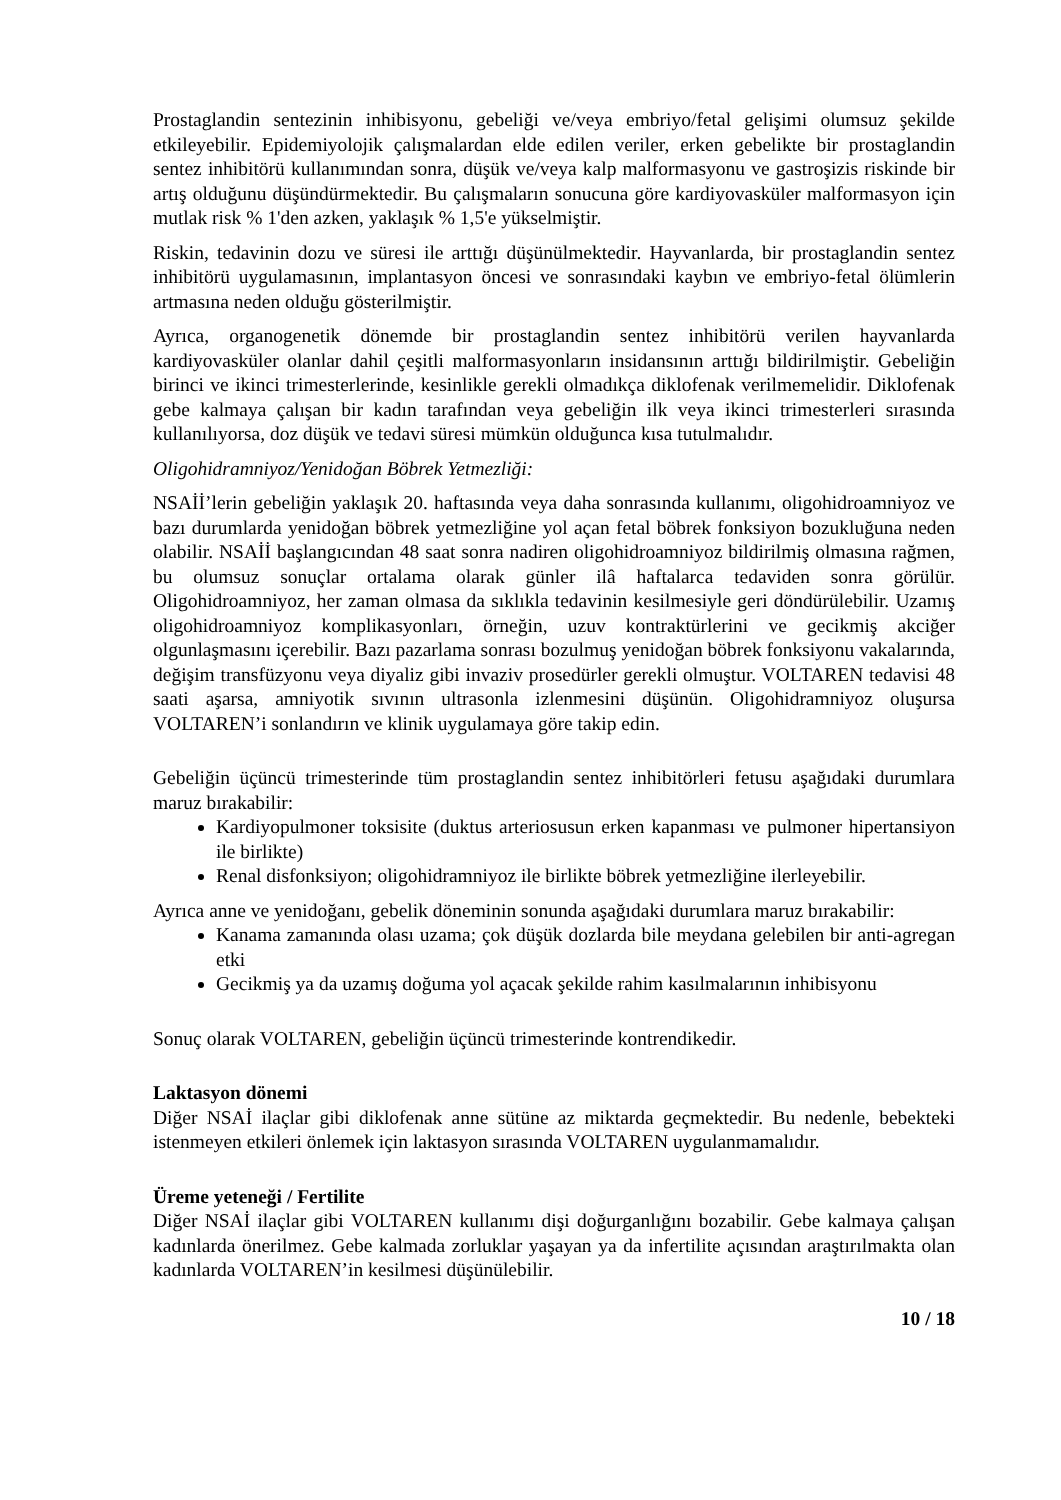Prostaglandin sentezinin inhibisyonu, gebeliği ve/veya embriyo/fetal gelişimi olumsuz şekilde etkileyebilir. Epidemiyolojik çalışmalardan elde edilen veriler, erken gebelikte bir prostaglandin sentez inhibitörü kullanımından sonra, düşük ve/veya kalp malformasyonu ve gastroşizis riskinde bir artış olduğunu düşündürmektedir. Bu çalışmaların sonucuna göre kardiyovasküler malformasyon için mutlak risk % 1'den azken, yaklaşık % 1,5'e yükselmiştir.
Riskin, tedavinin dozu ve süresi ile arttığı düşünülmektedir. Hayvanlarda, bir prostaglandin sentez inhibitörü uygulamasının, implantasyon öncesi ve sonrasındaki kaybın ve embriyo-fetal ölümlerin artmasına neden olduğu gösterilmiştir.
Ayrıca, organogenetik dönemde bir prostaglandin sentez inhibitörü verilen hayvanlarda kardiyovasküler olanlar dahil çeşitli malformasyonların insidansının arttığı bildirilmiştir. Gebeliğin birinci ve ikinci trimesterlerinde, kesinlikle gerekli olmadıkça diklofenak verilmemelidir. Diklofenak gebe kalmaya çalışan bir kadın tarafından veya gebeliğin ilk veya ikinci trimesterleri sırasında kullanılıyorsa, doz düşük ve tedavi süresi mümkün olduğunca kısa tutulmalıdır.
Oligohidramniyoz/Yenidoğan Böbrek Yetmezliği:
NSAİİ’lerin gebeliğin yaklaşık 20. haftasında veya daha sonrasında kullanımı, oligohidroamniyoz ve bazı durumlarda yenidoğan böbrek yetmezliğine yol açan fetal böbrek fonksiyon bozukluğuna neden olabilir. NSAİİ başlangıcından 48 saat sonra nadiren oligohidroamniyoz bildirilmiş olmasına rağmen, bu olumsuz sonuçlar ortalama olarak günler ilâ haftalarca tedaviden sonra görülür. Oligohidroamniyoz, her zaman olmasa da sıklıkla tedavinin kesilmesiyle geri döndürülebilir. Uzamış oligohidroamniyoz komplikasyonları, örneğin, uzuv kontraktürlerini ve gecikmiş akciğer olgunlaşmasını içerebilir. Bazı pazarlama sonrası bozulmuş yenidoğan böbrek fonksiyonu vakalarında, değişim transfüzyonu veya diyaliz gibi invaziv prosedürler gerekli olmuştur. VOLTAREN tedavisi 48 saati aşarsa, amniyotik sıvının ultrasonla izlenmesini düşünün. Oligohidramniyoz oluşursa VOLTAREN’i sonlandırın ve klinik uygulamaya göre takip edin.
Gebeliğin üçüncü trimesterinde tüm prostaglandin sentez inhibitörleri fetusu aşağıdaki durumlara maruz bırakabilir:
Kardiyopulmoner toksisite (duktus arteriosusun erken kapanması ve pulmoner hipertansiyon ile birlikte)
Renal disfonksiyon; oligohidramniyoz ile birlikte böbrek yetmezliğine ilerleyebilir.
Ayrıca anne ve yenidoğanı, gebelik döneminin sonunda aşağıdaki durumlara maruz bırakabilir:
Kanama zamanında olası uzama; çok düşük dozlarda bile meydana gelebilen bir anti-agregan etki
Gecikmiş ya da uzamış doğuma yol açacak şekilde rahim kasılmalarının inhibisyonu
Sonuç olarak VOLTAREN, gebeliğin üçüncü trimesterinde kontrendikedir.
Laktasyon dönemi
Diğer NSAİ ilaçlar gibi diklofenak anne sütüne az miktarda geçmektedir. Bu nedenle, bebekteki istenmeyen etkileri önlemek için laktasyon sırasında VOLTAREN uygulanmamalıdır.
Üreme yeteneği / Fertilite
Diğer NSAİ ilaçlar gibi VOLTAREN kullanımı dişi doğurganlığını bozabilir. Gebe kalmaya çalışan kadınlarda önerilmez. Gebe kalmada zorluklar yaşayan ya da infertilite açısından araştırılmakta olan kadınlarda VOLTAREN’in kesilmesi düşünülebilir.
10 / 18